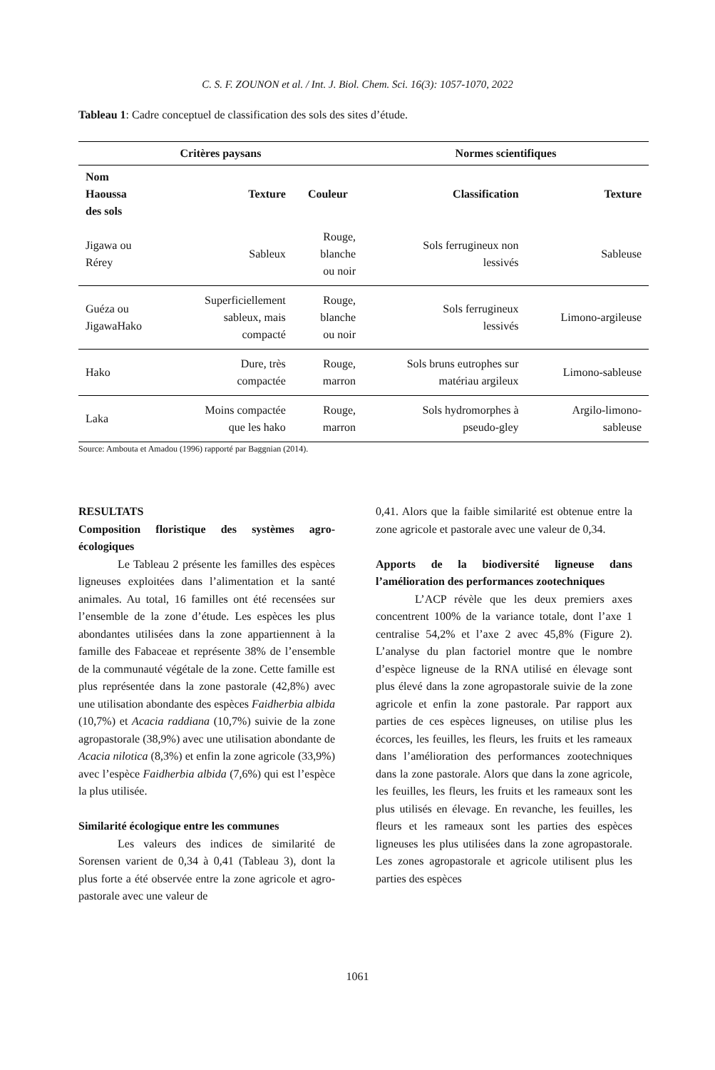C. S. F. ZOUNON et al. / Int. J. Biol. Chem. Sci. 16(3): 1057-1070, 2022
Tableau 1: Cadre conceptuel de classification des sols des sites d’étude.
| Critères paysans | | | Normes scientifiques | |
| --- | --- | --- | --- | --- |
| Nom Haoussa des sols | Texture | Couleur | Classification | Texture |
| Jigawa ou Rérey | Sableux | Rouge, blanche ou noir | Sols ferrugineux non lessivés | Sableuse |
| Guéza ou JigawaHako | Superficiellement sableux, mais compacté | Rouge, blanche ou noir | Sols ferrugineux lessivés | Limono-argileuse |
| Hako | Dure, très compactée | Rouge, marron | Sols bruns eutrophes sur matériau argileux | Limono-sableuse |
| Laka | Moins compactée que les hako | Rouge, marron | Sols hydromorphes à pseudo-gley | Argilo-limono- sableuse |
Source: Ambouta et Amadou (1996) rapporté par Baggnian (2014).
RESULTATS
Composition floristique des systèmes agro-écologiques
Le Tableau 2 présente les familles des espèces ligneuses exploitées dans l’alimentation et la santé animales. Au total, 16 familles ont été recensées sur l’ensemble de la zone d’étude. Les espèces les plus abondantes utilisées dans la zone appartiennent à la famille des Fabaceae et représente 38% de l’ensemble de la communauté végétale de la zone. Cette famille est plus représentée dans la zone pastorale (42,8%) avec une utilisation abondante des espèces Faidherbia albida (10,7%) et Acacia raddiana (10,7%) suivie de la zone agropastorale (38,9%) avec une utilisation abondante de Acacia nilotica (8,3%) et enfin la zone agricole (33,9%) avec l’espèce Faidherbia albida (7,6%) qui est l’espèce la plus utilisée.
Similarité écologique entre les communes
Les valeurs des indices de similarité de Sorensen varient de 0,34 à 0,41 (Tableau 3), dont la plus forte a été observée entre la zone agricole et agro-pastorale avec une valeur de
0,41. Alors que la faible similarité est obtenue entre la zone agricole et pastorale avec une valeur de 0,34.
Apports de la biodiversité ligneuse dans l’amélioration des performances zootechniques
L’ACP révèle que les deux premiers axes concentrent 100% de la variance totale, dont l’axe 1 centralise 54,2% et l’axe 2 avec 45,8% (Figure 2). L’analyse du plan factoriel montre que le nombre d’espèce ligneuse de la RNA utilisé en élevage sont plus élevé dans la zone agropastorale suivie de la zone agricole et enfin la zone pastorale. Par rapport aux parties de ces espèces ligneuses, on utilise plus les écorces, les feuilles, les fleurs, les fruits et les rameaux dans l’amélioration des performances zootechniques dans la zone pastorale. Alors que dans la zone agricole, les feuilles, les fleurs, les fruits et les rameaux sont les plus utilisés en élevage. En revanche, les feuilles, les fleurs et les rameaux sont les parties des espèces ligneuses les plus utilisées dans la zone agropastorale. Les zones agropastorale et agricole utilisent plus les parties des espèces
1061